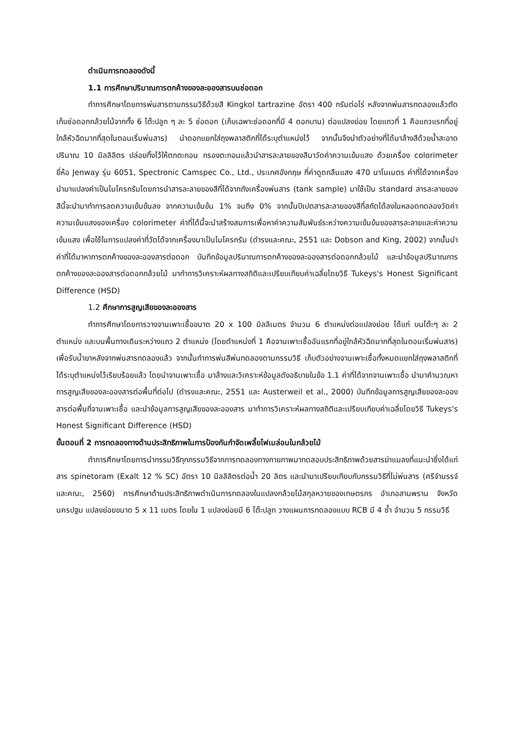ดำเนินการทดลองดังนี้
1.1 การศึกษาปริมาณการตกค้างของละอองสารบนช่อดอก
ทำการศึกษาโดยการพ่นสารตามกรรมวิธีด้วยสี Kingkol tartrazine อัตรา 400 กรัมต่อไร่ หลังจากพ่นสารทดลองแล้วตัดเก็บช่อดอกกล้วยไม้จากทั้ง 6 โต๊ะปลูก ๆ ละ 5 ช่อดอก (เก็บเฉพาะช่อดอกที่มี 4 ดอกบาน) ต่อแปลงย่อย โดยแถวที่ 1 คือแถวแรกที่อยู่ใกล้หัวฉีดมากที่สุดในตอนเริ่มพ่นสาร) นำดอกแยกใส่ถุงพลาสติกที่ได้ระบุตำแหน่งไว้ จากนั้นจึงนำตัวอย่างที่ได้มาล้างสีด้วยน้ำสะอาดปริมาณ 10 มิลลิลิตร ปล่อยทิ้งไว้ให้ตกตะกอน กรองตะกอนแล้วนำสารละลายของสีมาวัดค่าความเข้มแสง ด้วยเครื่อง colorimeter ยี่ห้อ Jenway รุ่น 6051, Spectronic Camspec Co., Ltd., ประเทศอังกฤษ ที่ค่าดูดกลืนแสง 470 นาโนเมตร ค่าที่ได้จากเครื่องนำมาแปลงค่าเป็นไมโครกรัมโดยการนำสารละลายของสีที่ได้จากถังเครื่องพ่นสาร (tank sample) มาใช้เป็น standard สารละลายของสีนี้จะนำมาทำการลดความเข้มข้นลง จากความเข้มข้น 1% จนถึง 0% จากนั้นปิเปตสารละลายของสีที่สกัดได้ลงในหลอดทดลองวัดค่าความเข้มแสงของเครื่อง colorimeter ค่าที่ได้นี้จะนำสร้างสมการเพื่อหาค่าความสัมพันธ์ระหว่างความเข้มข้นของสารละลายและค่าความเข้มแสง เพื่อใช้ในการแปลงค่าที่วัดได้จากเครื่องมาเป็นไมโครกรัม (ดำรงและคณะ, 2551 และ Dobson and King, 2002) จากนั้นนำค่าที่ได้มาหาการตกค้างของละอองสารต่อดอก บันทึกข้อมูลปริมาณการตกค้างของละอองสารต่อดอกกล้วยไม้ และนำข้อมูลปริมาณการตกค้างของละอองสารต่อดอกกล้วยไม้ มาทำการวิเคราะห์ผลทางสถิติและเปรียบเทียบค่าเฉลี่ยโดยวิธี Tukeys's Honest Significant Difference (HSD)
1.2 ศึกษาการสูญเสียของละอองสาร
ทำการศึกษาโดยการวางจานเพาะเชื้อขนาด 20 x 100 มิลลิเมตร จำนวน 6 ตำแหน่งต่อแปลงย่อย ได้แก่ บนโต๊ะๆ ละ 2 ตำแหน่ง และบนพื้นทางเดินระหว่างแถว 2 ตำแหน่ง (โดยตำแหน่งที่ 1 คือจานเพาะเชื้ออันแรกที่อยู่ใกล้หัวฉีดมากที่สุดในตอนเริ่มพ่นสาร) เพื่อรับน้ำยาหลังจากพ่นสารทดลองแล้ว จากนั้นทำการพ่นสีพ่นทดลองตามกรรมวิธี เก็บตัวอย่างจานเพาะเชื้อทั้งหมดแยกใส่ถุงพลาสติกที่ได้ระบุตำแหน่งไว้เรียบร้อยแล้ว โดยนำจานเพาะเชื้อ มาล้างและวิเคราะห์ข้อมูลดังอธิบายในข้อ 1.1 ค่าที่ได้จากจานเพาะเชื้อ นำมาคำนวณหาการสูญเสียของละอองสารต่อพื้นที่ต่อไป (ดำรงและคณะ, 2551 และ Austerweil et al., 2000) บันทึกข้อมูลการสูญเสียของละอองสารต่อพื้นที่จานเพาะเชื้อ และนำข้อมูลการสูญเสียของละอองสาร มาทำการวิเคราะห์ผลทางสถิติและเปรียบเทียบค่าเฉลี่ยโดยวิธี Tukeys's Honest Significant Difference (HSD)
ขั้นตอนที่ 2 การทดลองทางด้านประสิทธิภาพในการป้องกันกำจัดเพลี้ยไฟเมล่อนในกล้วยไม้
ทำการศึกษาโดยการนำกรรมวิธีทุกกรรมวิธีจากการทดลองทางกายภาพมาทดสอบประสิทธิภาพด้วยสารฆ่าแมลงที่แนะนำซึ่งได้แก่สาร spinetoram (Exalt 12 % SC) อัตรา 10 มิลลิลิตรต่อน้ำ 20 ลิตร และนำมาเปรียบเทียบกับกรรมวิธีที่ไม่พ่นสาร (ศรีจำนรรจ์ และคณะ, 2560) การศึกษาด้านประสิทธิภาพดำเนินการทดลองในแปลงกล้วยไม้สกุลหวายของเกษตรกร อำเภอสามพราน จังหวัดนครปฐม แปลงย่อยขนาด 5 x 11 เมตร โดยใน 1 แปลงย่อยมี 6 โต๊ะปลูก วางแผนการทดลองแบบ RCB มี 4 ซ้ำ จำนวน 5 กรรมวิธี